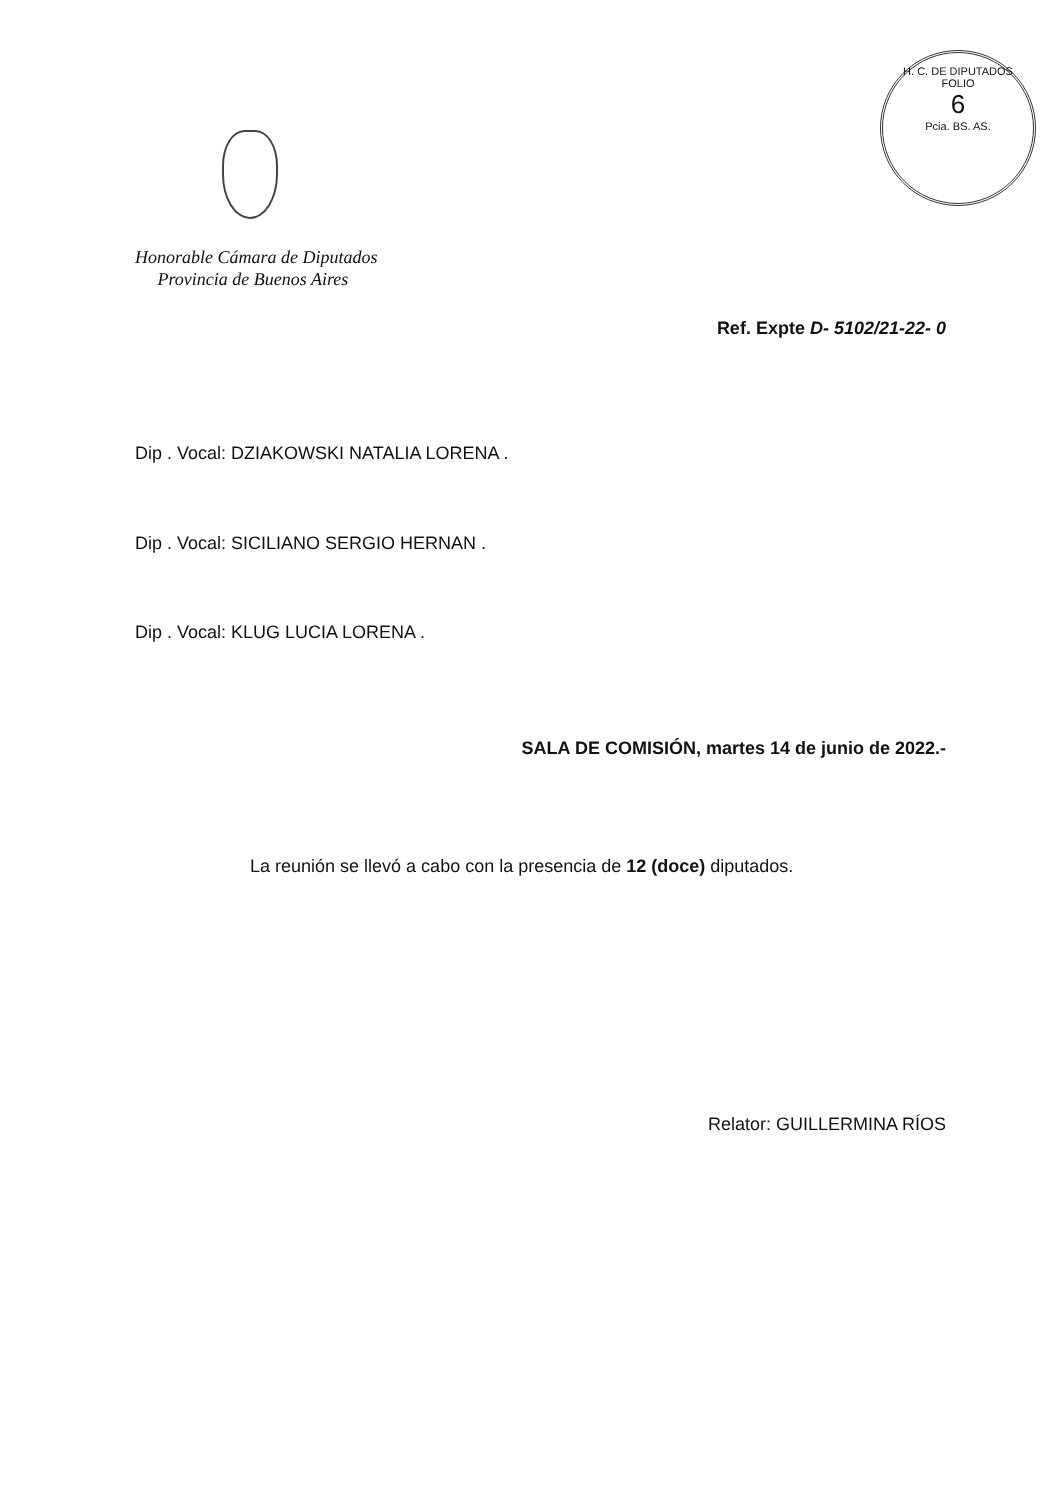H. C. DE DIPUTADOS
FOLIO
6
Pcia. BS. AS.
Honorable Cámara de Diputados
Provincia de Buenos Aires
Ref. Expte D- 5102/21-22- 0
Dip . Vocal: DZIAKOWSKI NATALIA LORENA .
Dip . Vocal: SICILIANO SERGIO HERNAN .
Dip . Vocal: KLUG LUCIA LORENA .
SALA DE COMISIÓN, martes 14 de junio de 2022.-
La reunión se llevó a cabo con la presencia de 12 (doce) diputados.
Relator: GUILLERMINA RÍOS